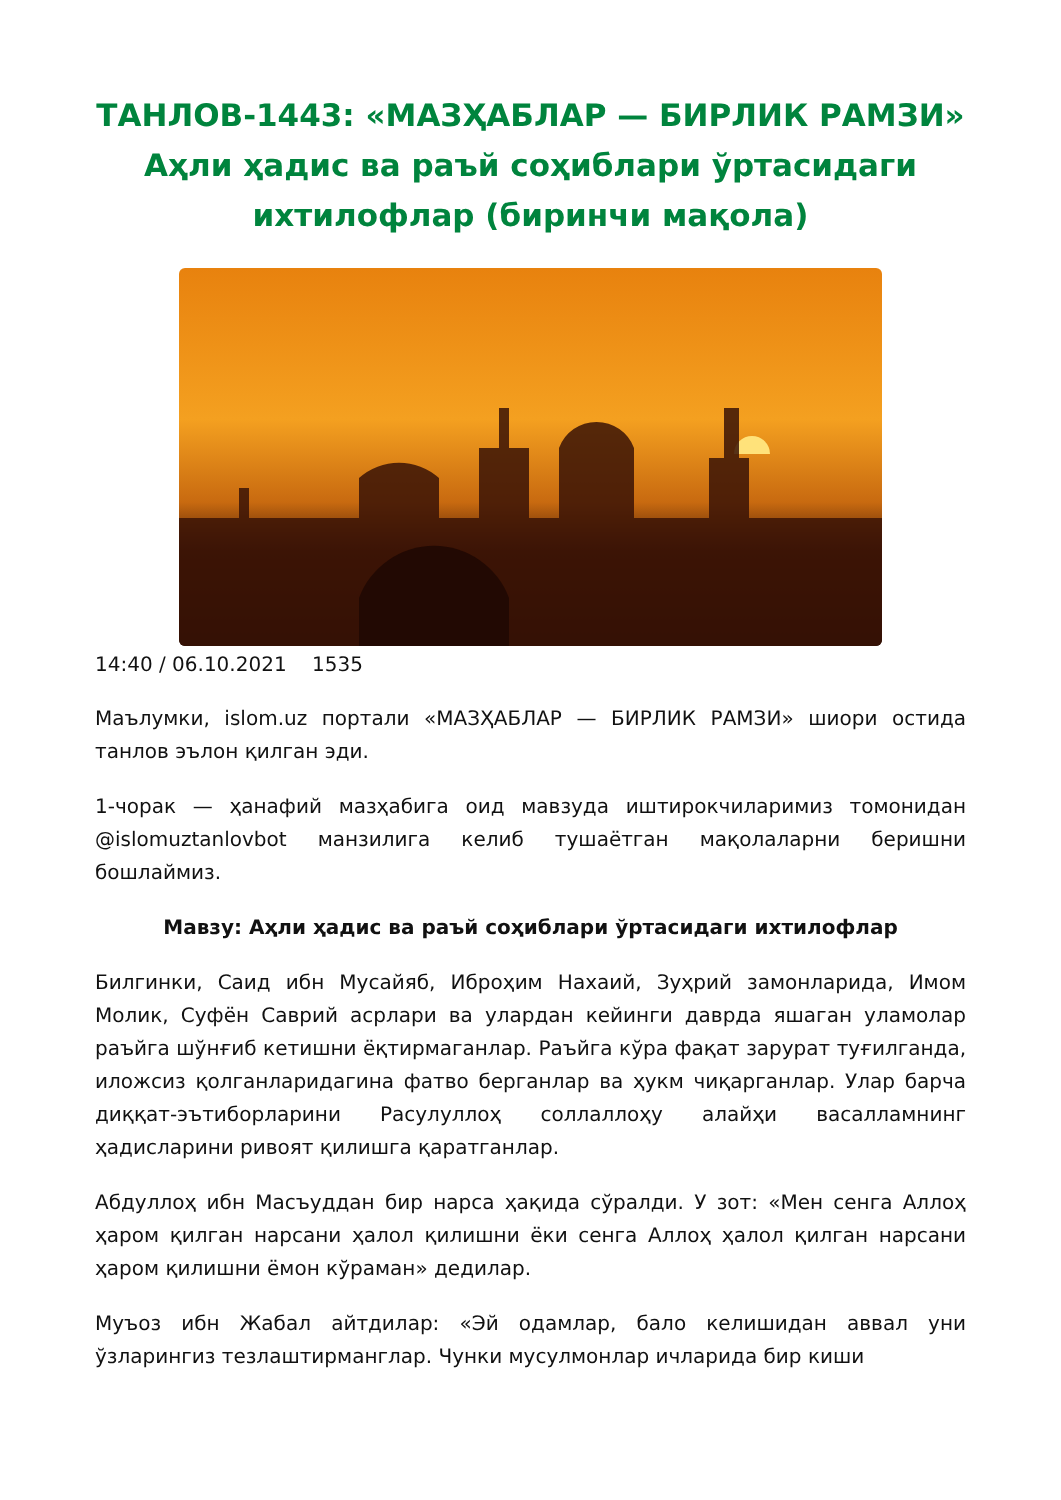ТАНЛОВ-1443: «МАЗҲАБЛАР — БИРЛИК РАМЗИ» Аҳли ҳадис ва раъй соҳиблари ўртасидаги ихтилофлар (биринчи мақола)
14:40 / 06.10.2021 1535
Маълумки, islom.uz портали «МАЗҲАБЛАР — БИРЛИК РАМЗИ» шиори остида танлов эълон қилган эди.
1-чорак — ҳанафий мазҳабига оид мавзуда иштирокчиларимиз томонидан @islomuztanlovbot манзилига келиб тушаётган мақолаларни беришни бошлаймиз.
Мавзу: Аҳли ҳадис ва раъй соҳиблари ўртасидаги ихтилофлар
Билгинки, Саид ибн Мусайяб, Иброҳим Нахаий, Зуҳрий замонларида, Имом Молик, Суфён Саврий асрлари ва улардан кейинги даврда яшаган уламолар раъйга шўнғиб кетишни ёқтирмаганлар. Раъйга кўра фақат зарурат туғилганда, иложсиз қолганларидагина фатво берганлар ва ҳукм чиқарганлар. Улар барча диққат-эътиборларини Расулуллоҳ соллаллоҳу алайҳи васалламнинг ҳадисларини ривоят қилишга қаратганлар.
Абдуллоҳ ибн Масъуддан бир нарса ҳақида сўралди. У зот: «Мен сенга Аллоҳ ҳаром қилган нарсани ҳалол қилишни ёки сенга Аллоҳ ҳалол қилган нарсани ҳаром қилишни ёмон кўраман» дедилар.
Муъоз ибн Жабал айтдилар: «Эй одамлар, бало келишидан аввал уни ўзларингиз тезлаштирманглар. Чунки мусулмонлар ичларида бир киши